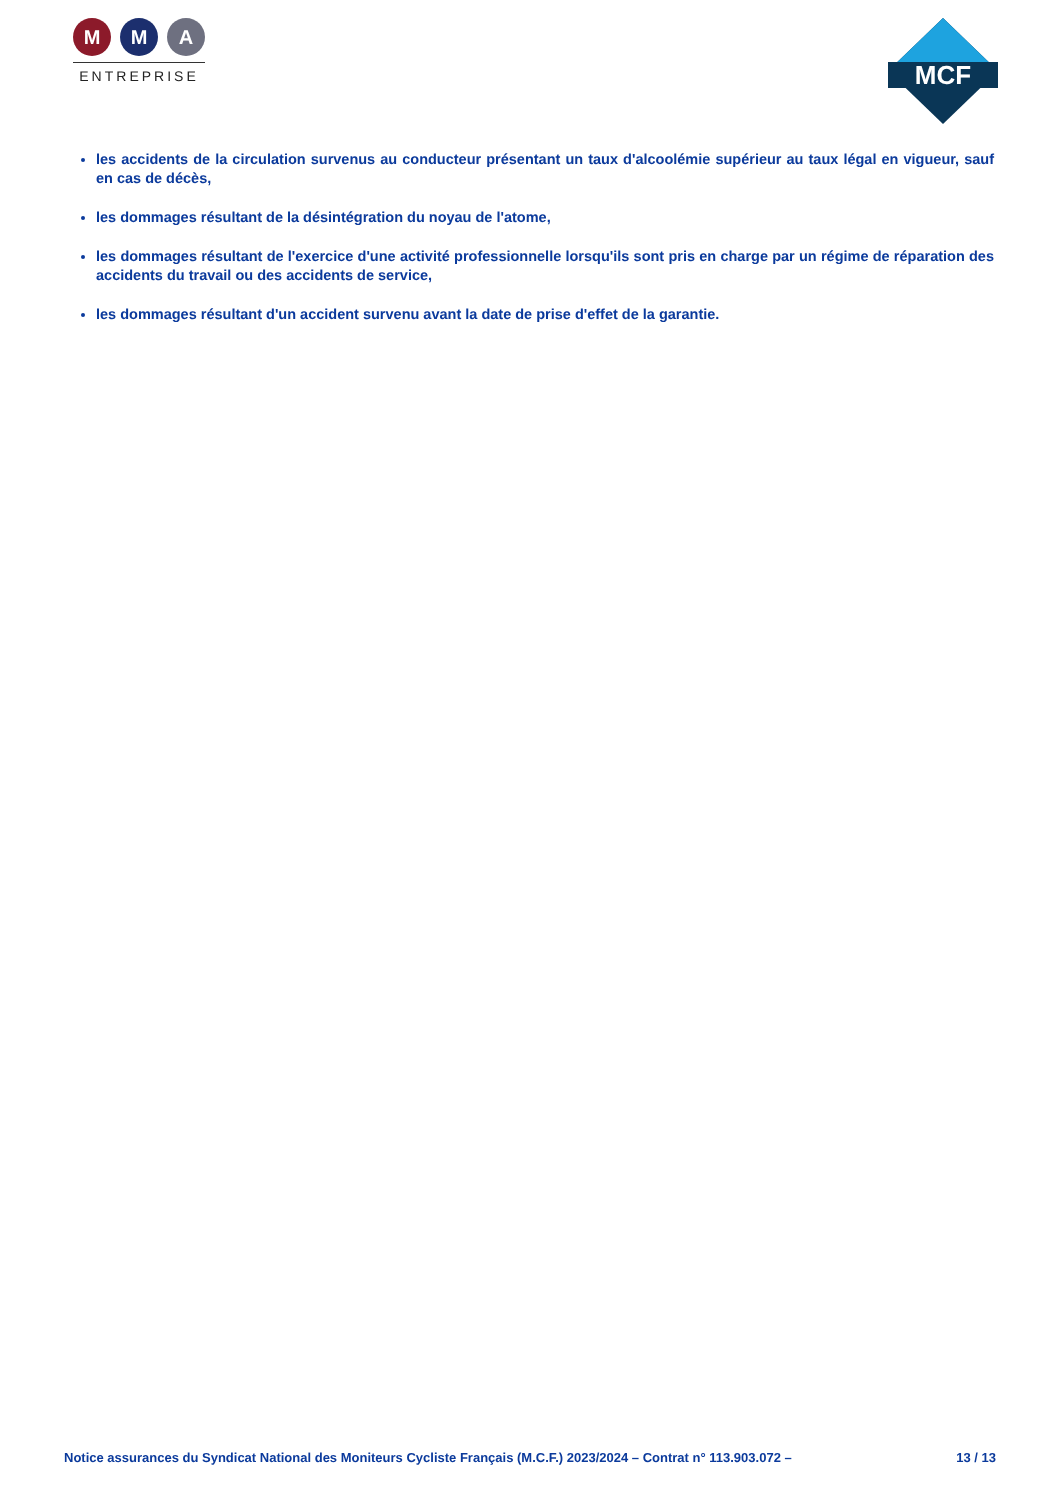M M A
ENTREPRISE
MCF
les accidents de la circulation survenus au conducteur présentant un taux d'alcoolémie supérieur au taux légal en vigueur, sauf en cas de décès,
les dommages résultant de la désintégration du noyau de l'atome,
les dommages résultant de l'exercice d'une activité professionnelle lorsqu'ils sont pris en charge par un régime de réparation des accidents du travail ou des accidents de service,
les dommages résultant d'un accident survenu avant la date de prise d'effet de la garantie.
Notice assurances du Syndicat National des Moniteurs Cycliste Français (M.C.F.) 2023/2024 – Contrat n° 113.903.072 – 13 / 13